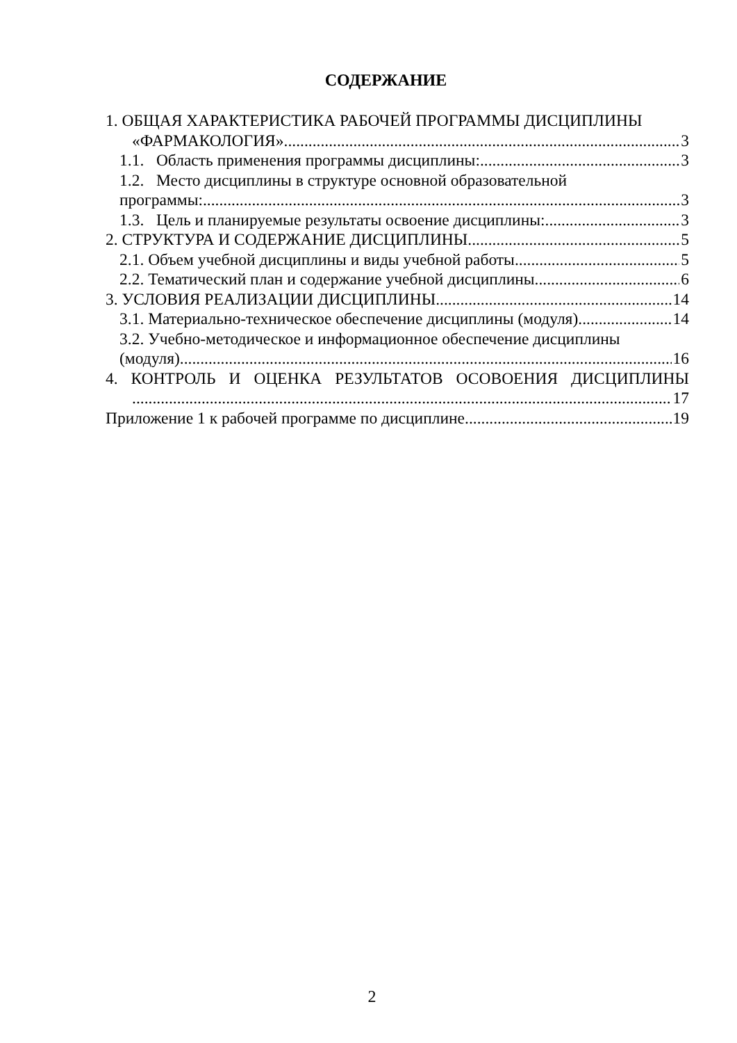СОДЕРЖАНИЕ
1. ОБЩАЯ ХАРАКТЕРИСТИКА РАБОЧЕЙ ПРОГРАММЫ ДИСЦИПЛИНЫ
«ФАРМАКОЛОГИЯ» 3
1.1. Область применения программы дисциплины: 3
1.2. Место дисциплины в структуре основной образовательной
программы: 3
1.3. Цель и планируемые результаты освоение дисциплины: 3
2. СТРУКТУРА И СОДЕРЖАНИЕ ДИСЦИПЛИНЫ 5
2.1. Объем учебной дисциплины и виды учебной работы 5
2.2. Тематический план и содержание учебной дисциплины 6
3. УСЛОВИЯ РЕАЛИЗАЦИИ ДИСЦИПЛИНЫ 14
3.1. Материально-техническое обеспечение дисциплины (модуля) 14
3.2. Учебно-методическое и информационное обеспечение дисциплины
(модуля) 16
4. КОНТРОЛЬ И ОЦЕНКА РЕЗУЛЬТАТОВ ОСОВОЕНИЯ ДИСЦИПЛИНЫ
17
Приложение 1 к рабочей программе по дисциплине 19
2